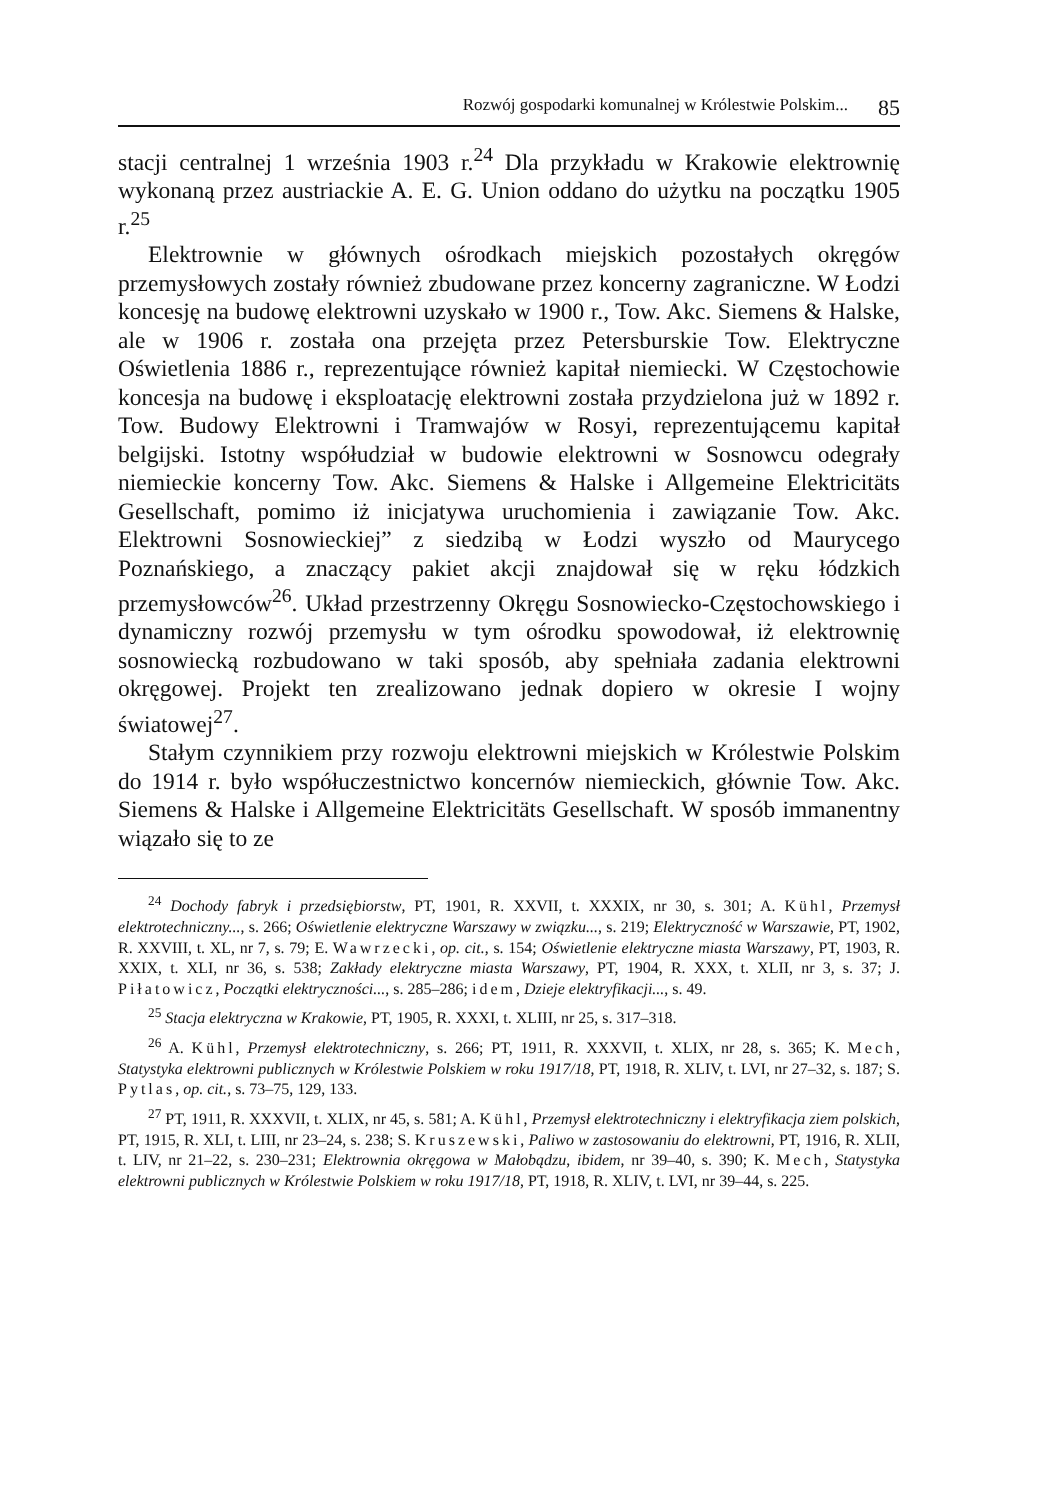Rozwój gospodarki komunalnej w Królestwie Polskim... 85
stacji centralnej 1 września 1903 r.<sup>24</sup> Dla przykładu w Krakowie elektrownię wykonaną przez austriackie A. E. G. Union oddano do użytku na początku 1905 r.<sup>25</sup>
Elektrownie w głównych ośrodkach miejskich pozostałych okręgów przemysłowych zostały również zbudowane przez koncerny zagraniczne. W Łodzi koncesję na budowę elektrowni uzyskało w 1900 r., Tow. Akc. Siemens & Halske, ale w 1906 r. została ona przejęta przez Petersburskie Tow. Elektryczne Oświetlenia 1886 r., reprezentujące również kapitał niemiecki. W Częstochowie koncesja na budowę i eksploatację elektrowni została przydzielona już w 1892 r. Tow. Budowy Elektrowni i Tramwajów w Rosyi, reprezentującemu kapitał belgijski. Istotny współudział w budowie elektrowni w Sosnowcu odegrały niemieckie koncerny Tow. Akc. Siemens & Halske i Allgemeine Elektricitäts Gesellschaft, pomimo iż inicjatywa uruchomienia i zawiązanie Tow. Akc. Elektrowni Sosnowieckiej” z siedzibą w Łodzi wyszło od Maurycego Poznańskiego, a znaczący pakiet akcji znajdował się w ręku łódzkich przemysłowców<sup>26</sup>. Układ przestrzenny Okręgu Sosnowiecko-Częstochowskiego i dynamiczny rozwój przemysłu w tym ośrodku spowodował, iż elektrownię sosnowiecką rozbudowano w taki sposób, aby spełniała zadania elektrowni okręgowej. Projekt ten zrealizowano jednak dopiero w okresie I wojny światowej<sup>27</sup>.
Stałym czynnikiem przy rozwoju elektrowni miejskich w Królestwie Polskim do 1914 r. było współuczestnictwo koncernów niemieckich, głównie Tow. Akc. Siemens & Halske i Allgemeine Elektricitäts Gesellschaft. W sposób immanentny wiązało się to ze
<sup>24</sup> Dochody fabryk i przedsiębiorstw, PT, 1901, R. XXVII, t. XXXIX, nr 30, s. 301; A. Kühl, Przemysł elektrotechniczny..., s. 266; Oświetlenie elektryczne Warszawy w związku..., s. 219; Elektryczność w Warszawie, PT, 1902, R. XXVIII, t. XL, nr 7, s. 79; E. Wawrzecki, op. cit., s. 154; Oświetlenie elektryczne miasta Warszawy, PT, 1903, R. XXIX, t. XLI, nr 36, s. 538; Zakłady elektryczne miasta Warszawy, PT, 1904, R. XXX, t. XLII, nr 3, s. 37; J. Piłatowicz, Początki elektryczności..., s. 285–286; idem, Dzieje elektryfikacji..., s. 49.
<sup>25</sup> Stacja elektryczna w Krakowie, PT, 1905, R. XXXI, t. XLIII, nr 25, s. 317–318.
<sup>26</sup> A. Kühl, Przemysł elektrotechniczny, s. 266; PT, 1911, R. XXXVII, t. XLIX, nr 28, s. 365; K. Mech, Statystyka elektrowni publicznych w Królestwie Polskiem w roku 1917/18, PT, 1918, R. XLIV, t. LVI, nr 27–32, s. 187; S. Pytlas, op. cit., s. 73–75, 129, 133.
<sup>27</sup> PT, 1911, R. XXXVII, t. XLIX, nr 45, s. 581; A. Kühl, Przemysł elektrotechniczny i elektryfikacja ziem polskich, PT, 1915, R. XLI, t. LIII, nr 23–24, s. 238; S. Kruszewski, Paliwo w zastosowaniu do elektrowni, PT, 1916, R. XLII, t. LIV, nr 21–22, s. 230–231; Elektrownia okręgowa w Małobądzu, ibidem, nr 39–40, s. 390; K. Mech, Statystyka elektrowni publicznych w Królestwie Polskiem w roku 1917/18, PT, 1918, R. XLIV, t. LVI, nr 39–44, s. 225.